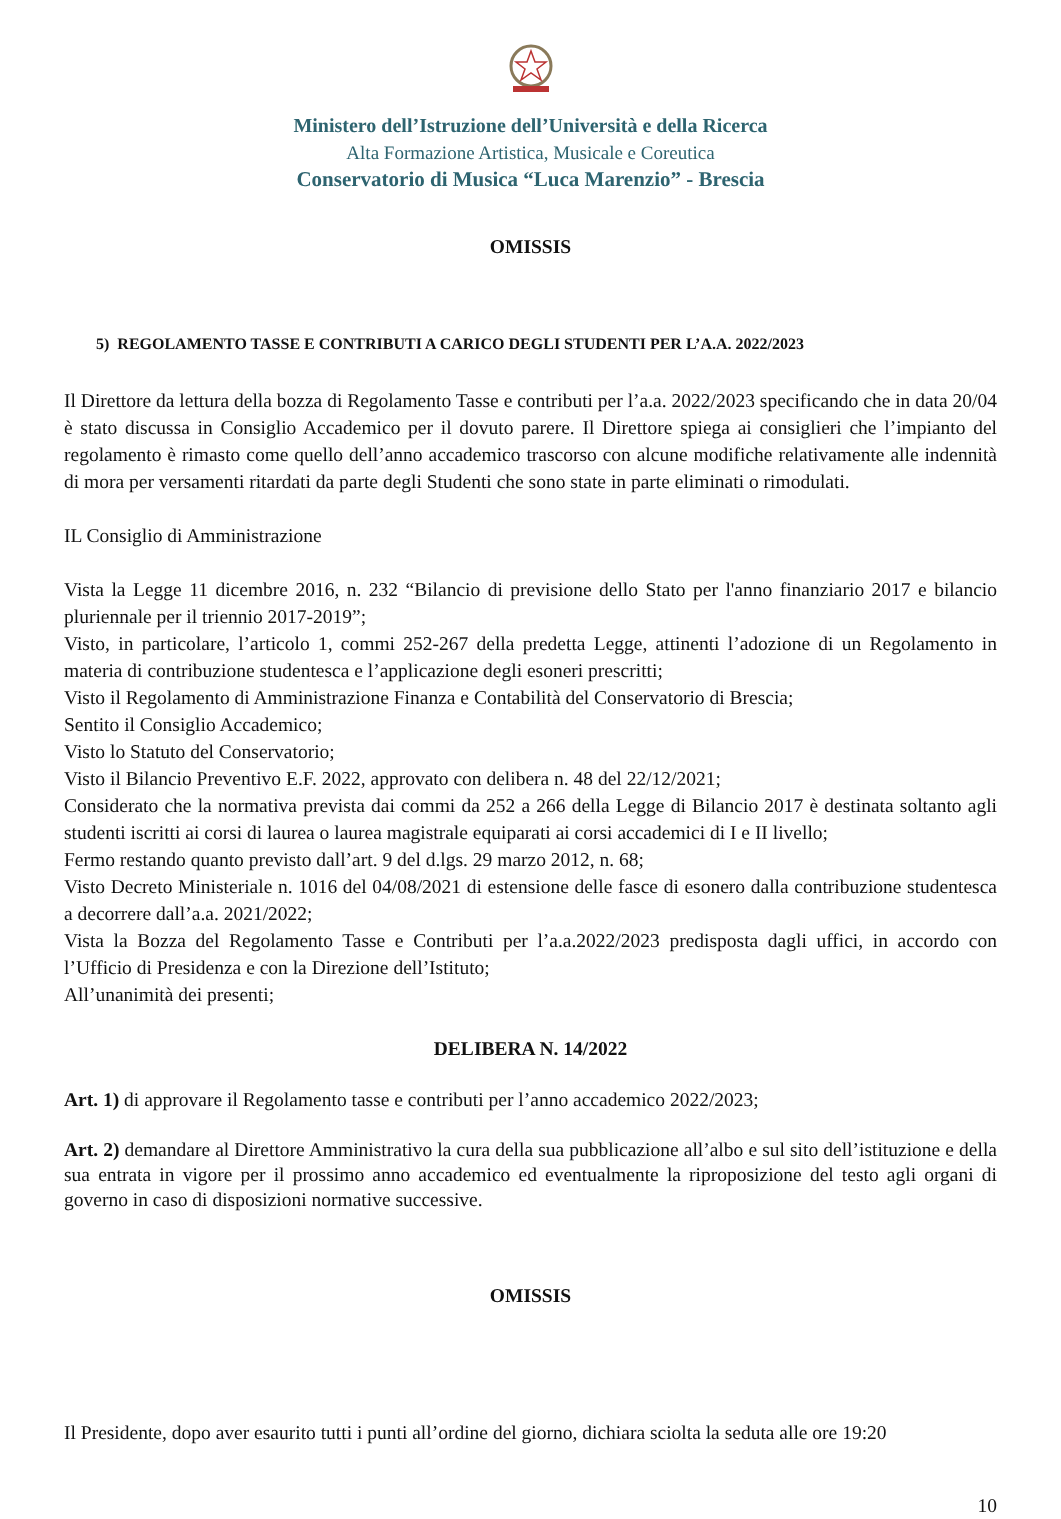Ministero dell’Istruzione dell’Università e della Ricerca
Alta Formazione Artistica, Musicale e Coreutica
Conservatorio di Musica “Luca Marenzio” - Brescia
OMISSIS
5) REGOLAMENTO TASSE E CONTRIBUTI A CARICO DEGLI STUDENTI PER L’A.A. 2022/2023
Il Direttore da lettura della bozza di Regolamento Tasse e contributi per l’a.a. 2022/2023 specificando che in data 20/04 è stato discussa in Consiglio Accademico per il dovuto parere. Il Direttore spiega ai consiglieri che l’impianto del regolamento è rimasto come quello dell’anno accademico trascorso con alcune modifiche relativamente alle indennità di mora per versamenti ritardati da parte degli Studenti che sono state in parte eliminati o rimodulati.
IL Consiglio di Amministrazione
Vista la Legge 11 dicembre 2016, n. 232 “Bilancio di previsione dello Stato per l'anno finanziario 2017 e bilancio pluriennale per il triennio 2017-2019”;
Visto, in particolare, l’articolo 1, commi 252-267 della predetta Legge, attinenti l’adozione di un Regolamento in materia di contribuzione studentesca e l’applicazione degli esoneri prescritti;
Visto il Regolamento di Amministrazione Finanza e Contabilità del Conservatorio di Brescia;
Sentito il Consiglio Accademico;
Visto lo Statuto del Conservatorio;
Visto il Bilancio Preventivo E.F. 2022, approvato con delibera n. 48 del 22/12/2021;
Considerato che la normativa prevista dai commi da 252 a 266 della Legge di Bilancio 2017 è destinata soltanto agli studenti iscritti ai corsi di laurea o laurea magistrale equiparati ai corsi accademici di I e II livello;
Fermo restando quanto previsto dall’art. 9 del d.lgs. 29 marzo 2012, n. 68;
Visto Decreto Ministeriale n. 1016 del 04/08/2021 di estensione delle fasce di esonero dalla contribuzione studentesca a decorrere dall’a.a. 2021/2022;
Vista la Bozza del Regolamento Tasse e Contributi per l’a.a.2022/2023 predisposta dagli uffici, in accordo con l’Ufficio di Presidenza e con la Direzione dell’Istituto;
All’unanimità dei presenti;
DELIBERA N. 14/2022
Art. 1) di approvare il Regolamento tasse e contributi per l’anno accademico 2022/2023;
Art. 2) demandare al Direttore Amministrativo la cura della sua pubblicazione all’albo e sul sito dell’istituzione e della sua entrata in vigore per il prossimo anno accademico ed eventualmente la riproposizione del testo agli organi di governo in caso di disposizioni normative successive.
OMISSIS
Il Presidente, dopo aver esaurito tutti i punti all’ordine del giorno, dichiara sciolta la seduta alle ore 19:20
10